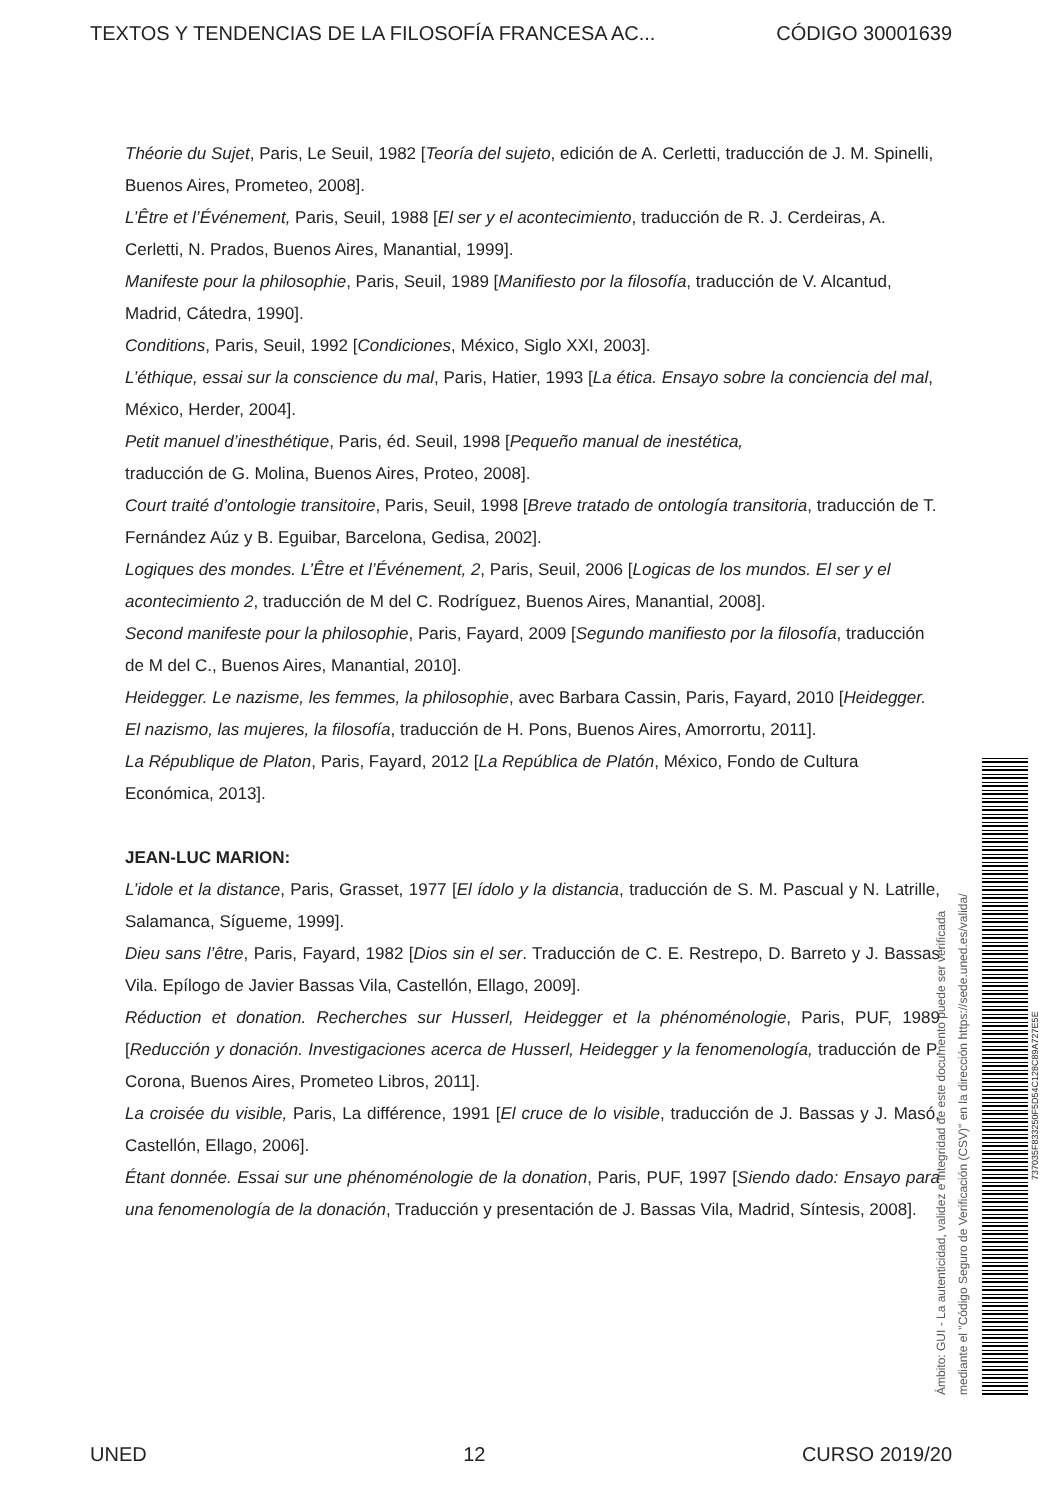TEXTOS Y TENDENCIAS DE LA FILOSOFÍA FRANCESA AC... CÓDIGO 30001639
Théorie du Sujet, Paris, Le Seuil, 1982 [Teoría del sujeto, edición de A. Cerletti, traducción de J. M. Spinelli, Buenos Aires, Prometeo, 2008].
L’Être et l’Événement, Paris, Seuil, 1988 [El ser y el acontecimiento, traducción de R. J. Cerdeiras, A. Cerletti, N. Prados, Buenos Aires, Manantial, 1999].
Manifeste pour la philosophie, Paris, Seuil, 1989 [Manifiesto por la filosofía, traducción de V. Alcantud, Madrid, Cátedra, 1990].
Conditions, Paris, Seuil, 1992 [Condiciones, México, Siglo XXI, 2003].
L’éthique, essai sur la conscience du mal, Paris, Hatier, 1993 [La ética. Ensayo sobre la conciencia del mal, México, Herder, 2004].
Petit manuel d’inesthétique, Paris, éd. Seuil, 1998 [Pequeño manual de inestética,
traducción de G. Molina, Buenos Aires, Proteo, 2008].
Court traité d’ontologie transitoire, Paris, Seuil, 1998 [Breve tratado de ontología transitoria, traducción de T. Fernández Aúz y B. Eguibar, Barcelona, Gedisa, 2002].
Logiques des mondes. L’Être et l’Événement, 2, Paris, Seuil, 2006 [Logicas de los mundos. El ser y el acontecimiento 2, traducción de M del C. Rodríguez, Buenos Aires, Manantial, 2008].
Second manifeste pour la philosophie, Paris, Fayard, 2009 [Segundo manifiesto por la filosofía, traducción de M del C., Buenos Aires, Manantial, 2010].
Heidegger. Le nazisme, les femmes, la philosophie, avec Barbara Cassin, Paris, Fayard, 2010 [Heidegger. El nazismo, las mujeres, la filosofía, traducción de H. Pons, Buenos Aires, Amorrortu, 2011].
La République de Platon, Paris, Fayard, 2012 [La República de Platón, México, Fondo de Cultura Económica, 2013].
JEAN-LUC MARION:
L’idole et la distance, Paris, Grasset, 1977 [El ídolo y la distancia, traducción de S. M. Pascual y N. Latrille, Salamanca, Sígueme, 1999].
Dieu sans l’être, Paris, Fayard, 1982 [Dios sin el ser. Traducción de C. E. Restrepo, D. Barreto y J. Bassas Vila. Epílogo de Javier Bassas Vila, Castellón, Ellago, 2009].
Réduction et donation. Recherches sur Husserl, Heidegger et la phénoménologie, Paris, PUF, 1989 [Reducción y donación. Investigaciones acerca de Husserl, Heidegger y la fenomenología, traducción de P. Corona, Buenos Aires, Prometeo Libros, 2011].
La croisée du visible, Paris, La différence, 1991 [El cruce de lo visible, traducción de J. Bassas y J. Masó, Castellón, Ellago, 2006].
Étant donnée. Essai sur une phénoménologie de la donation, Paris, PUF, 1997 [Siendo dado: Ensayo para una fenomenología de la donación, Traducción y presentación de J. Bassas Vila, Madrid, Síntesis, 2008].
Ámbito: GUI - La autenticidad, validez e integridad de este documento puede ser verificada
mediante el "Código Seguro de Verificación (CSV)" en la dirección https://sede.uned.es/valida/
737035F833250F5D54C128C89A727E5E
UNED 12 CURSO 2019/20